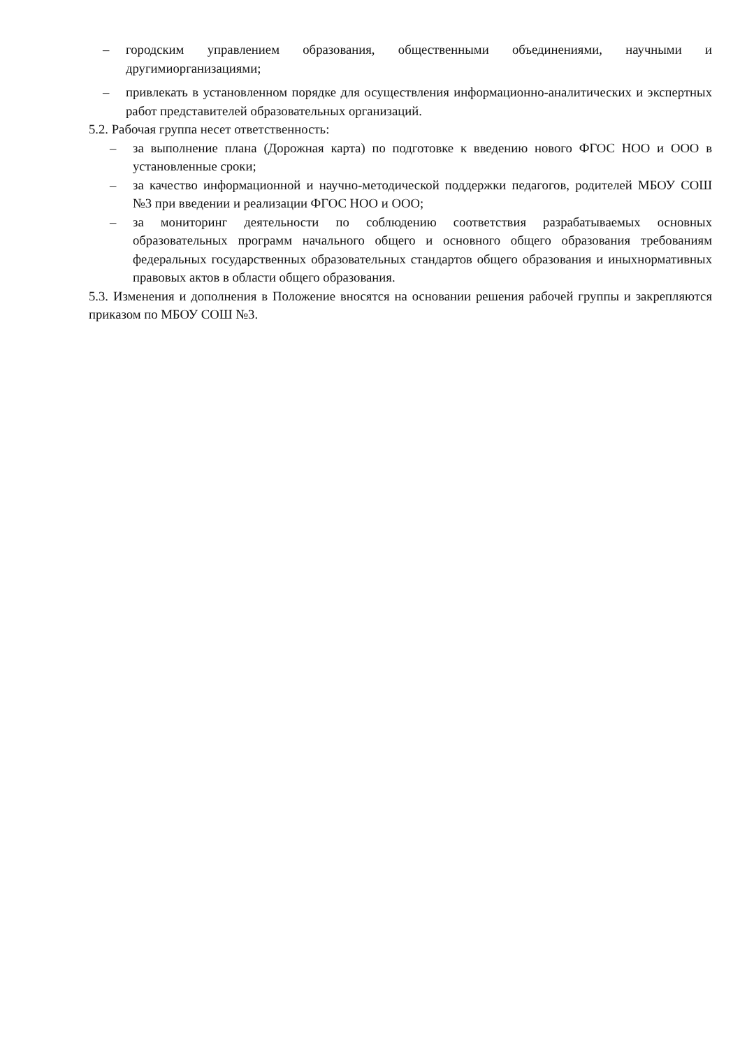– городским управлением образования, общественными объединениями, научными и другимиорганизациями;
– привлекать в установленном порядке для осуществления информационно-аналитических и экспертных работ представителей образовательных организаций.
5.2. Рабочая группа несет ответственность:
– за выполнение плана (Дорожная карта) по подготовке к введению нового ФГОС НОО и ООО в установленные сроки;
– за качество информационной и научно-методической поддержки педагогов, родителей МБОУ СОШ №3 при введении и реализации ФГОС НОО и ООО;
– за мониторинг деятельности по соблюдению соответствия разрабатываемых основных образовательных программ начального общего и основного общего образования требованиям федеральных государственных образовательных стандартов общего образования и иныхнормативных правовых актов в области общего образования.
5.3. Изменения и дополнения в Положение вносятся на основании решения рабочей группы и закрепляются приказом по МБОУ СОШ №3.